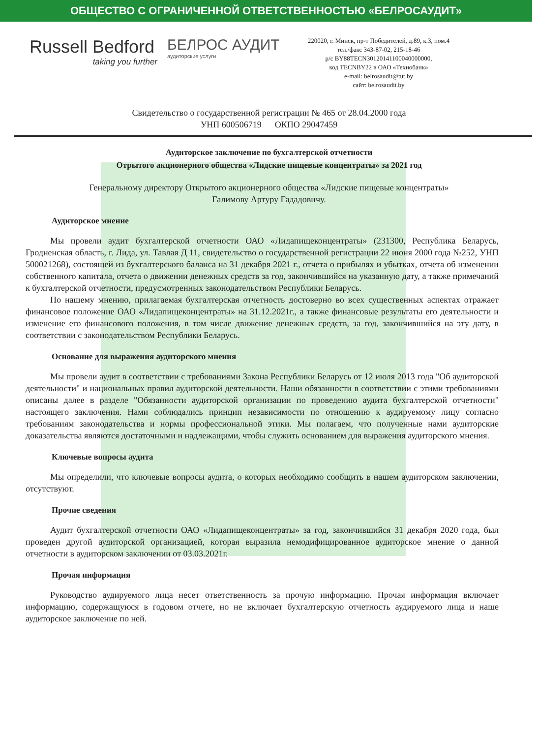ОБЩЕСТВО С ОГРАНИЧЕННОЙ ОТВЕТСТВЕННОСТЬЮ «БЕЛРОСАУДИТ»
Russell Bedford
taking you further
БЕЛРОС АУДИТ
аудиторские услуги
220020, г. Минск, пр-т Победителей, д.89, к.3, пом.4
тел./факс 343-87-02, 215-18-46
р/с BY88TECN30120141100040000000,
код TECNBY22 в ОАО «Технобанк»
e-mail: belrosaudit@tut.by
сайт: belrosaudit.by
Свидетельство о государственной регистрации № 465 от 28.04.2000 года
УНП 600506719 ОКПО 29047459
Аудиторское заключение по бухгалтерской отчетности
Отрытого акционерного общества «Лидские пищевые концентраты» за 2021 год
Генеральному директору Открытого акционерного общества «Лидские пищевые концентраты»
Галимову Артуру Гададовичу.
Аудиторское мнение
Мы провели аудит бухгалтерской отчетности ОАО «Лидапищеконцентраты» (231300, Республика Беларусь, Гродненская область, г. Лида, ул. Тавлая Д 11, свидетельство о государственной регистрации 22 июня 2000 года №252, УНП 500021268), состоящей из бухгалтерского баланса на 31 декабря 2021 г., отчета о прибылях и убытках, отчета об изменении собственного капитала, отчета о движении денежных средств за год, закончившийся на указанную дату, а также примечаний к бухгалтерской отчетности, предусмотренных законодательством Республики Беларусь.
По нашему мнению, прилагаемая бухгалтерская отчетность достоверно во всех существенных аспектах отражает финансовое положение ОАО «Лидапищеконцентраты» на 31.12.2021г., а также финансовые результаты его деятельности и изменение его финансового положения, в том числе движение денежных средств, за год, закончившийся на эту дату, в соответствии с законодательством Республики Беларусь.
Основание для выражения аудиторского мнения
Мы провели аудит в соответствии с требованиями Закона Республики Беларусь от 12 июля 2013 года "Об аудиторской деятельности" и национальных правил аудиторской деятельности. Наши обязанности в соответствии с этими требованиями описаны далее в разделе "Обязанности аудиторской организации по проведению аудита бухгалтерской отчетности" настоящего заключения. Нами соблюдались принцип независимости по отношению к аудируемому лицу согласно требованиям законодательства и нормы профессиональной этики. Мы полагаем, что полученные нами аудиторские доказательства являются достаточными и надлежащими, чтобы служить основанием для выражения аудиторского мнения.
Ключевые вопросы аудита
Мы определили, что ключевые вопросы аудита, о которых необходимо сообщить в нашем аудиторском заключении, отсутствуют.
Прочие сведения
Аудит бухгалтерской отчетности ОАО «Лидапищеконцентраты» за год, закончившийся 31 декабря 2020 года, был проведен другой аудиторской организацией, которая выразила немодифицированное аудиторское мнение о данной отчетности в аудиторском заключении от 03.03.2021г.
Прочая информация
Руководство аудируемого лица несет ответственность за прочую информацию. Прочая информация включает информацию, содержащуюся в годовом отчете, но не включает бухгалтерскую отчетность аудируемого лица и наше аудиторское заключение по ней.